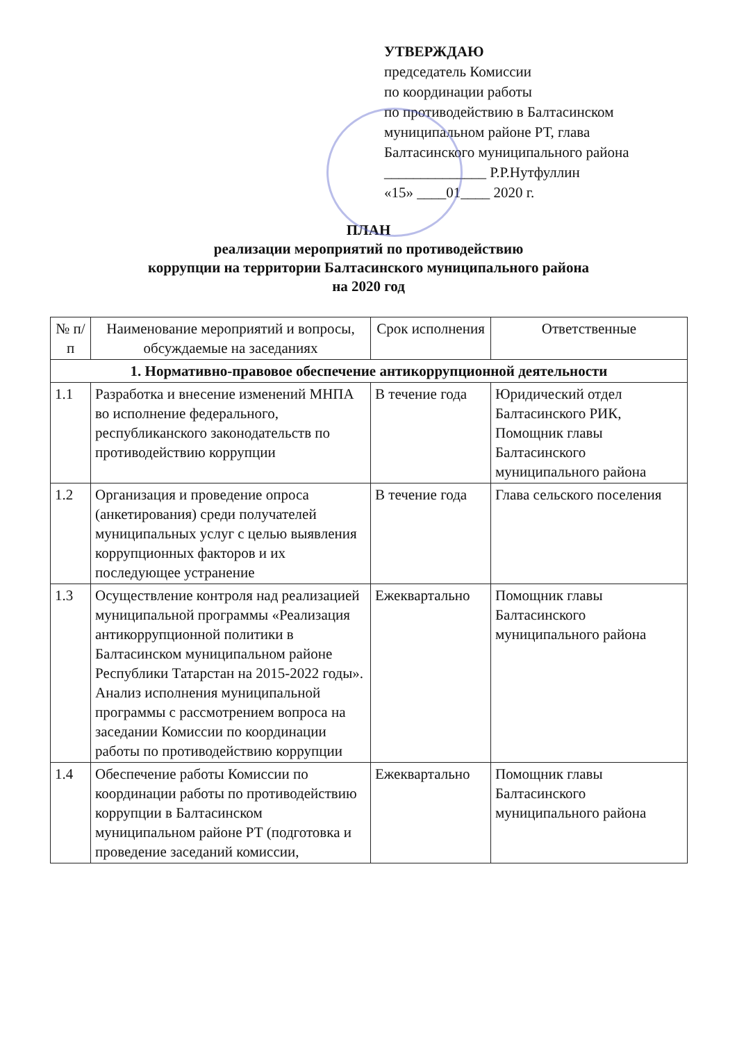УТВЕРЖДАЮ
председатель Комиссии
по координации работы
по противодействию в Балтасинском
муниципальном районе РТ, глава
Балтасинского муниципального района
______________ Р.Р.Нутфуллин
«15» ____01____ 2020 г.
ПЛАН
реализации мероприятий по противодействию
коррупции на территории Балтасинского муниципального района
на 2020 год
| № п/п | Наименование мероприятий и вопросы, обсуждаемые на заседаниях | Срок исполнения | Ответственные |
| --- | --- | --- | --- |
| 1. Нормативно-правовое обеспечение антикоррупционной деятельности | | | |
| 1.1 | Разработка и внесение изменений МНПА во исполнение федерального, республиканского законодательств по противодействию коррупции | В течение года | Юридический отдел Балтасинского РИК, Помощник главы Балтасинского муниципального района |
| 1.2 | Организация и проведение опроса (анкетирования) среди получателей муниципальных услуг с целью выявления коррупционных факторов и их последующее устранение | В течение года | Глава сельского поселения |
| 1.3 | Осуществление контроля над реализацией муниципальной программы «Реализация антикоррупционной политики в Балтасинском муниципальном районе Республики Татарстан на 2015-2022 годы». Анализ исполнения муниципальной программы с рассмотрением вопроса на заседании Комиссии по координации работы по противодействию коррупции | Ежеквартально | Помощник главы Балтасинского муниципального района |
| 1.4 | Обеспечение работы Комиссии по координации работы по противодействию коррупции в Балтасинском муниципальном районе РТ (подготовка и проведение заседаний комиссии, | Ежеквартально | Помощник главы Балтасинского муниципального района |